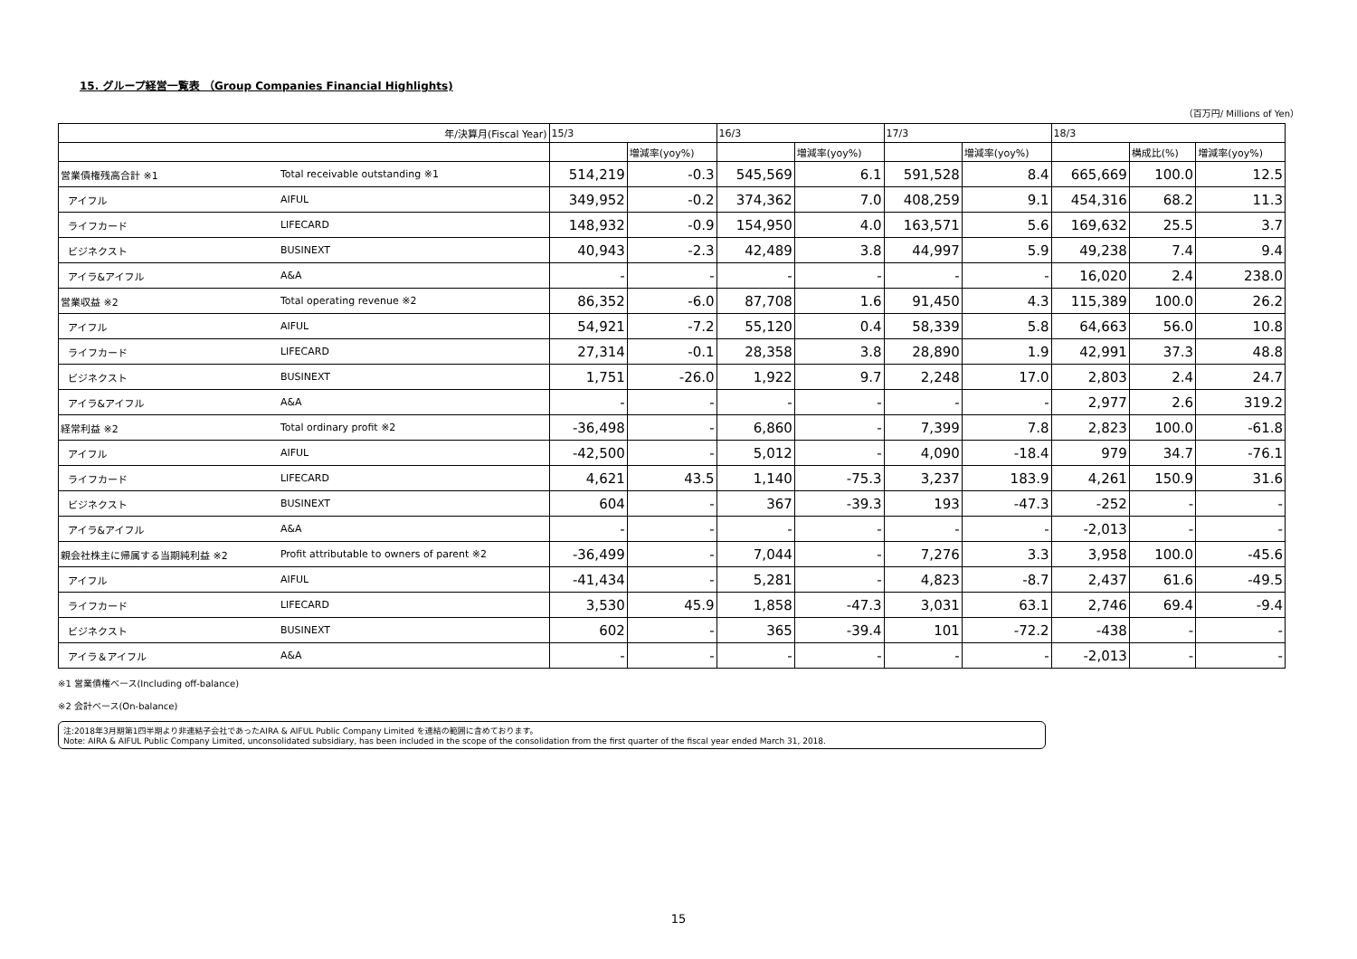15. グループ経営一覧表 （Group Companies Financial Highlights)
（百万円/ Millions of Yen）
| 年/決算月(Fiscal Year) | | 15/3 | | 16/3 | | 17/3 | | 18/3 | | |
| --- | --- | --- | --- | --- | --- | --- | --- | --- | --- | --- |
| | | | 増減率(yoy%) | | 増減率(yoy%) | | 増減率(yoy%) | | 構成比(%) | 増減率(yoy%) |
| 営業債権残高合計 ※1 | Total receivable outstanding ※1 | 514,219 | -0.3 | 545,569 | 6.1 | 591,528 | 8.4 | 665,669 | 100.0 | 12.5 |
| アイフル | AIFUL | 349,952 | -0.2 | 374,362 | 7.0 | 408,259 | 9.1 | 454,316 | 68.2 | 11.3 |
| ライフカード | LIFECARD | 148,932 | -0.9 | 154,950 | 4.0 | 163,571 | 5.6 | 169,632 | 25.5 | 3.7 |
| ビジネクスト | BUSINEXT | 40,943 | -2.3 | 42,489 | 3.8 | 44,997 | 5.9 | 49,238 | 7.4 | 9.4 |
| アイラ&アイフル | A&A | - | - | - | - | - | - | 16,020 | 2.4 | 238.0 |
| 営業収益 ※2 | Total operating revenue ※2 | 86,352 | -6.0 | 87,708 | 1.6 | 91,450 | 4.3 | 115,389 | 100.0 | 26.2 |
| アイフル | AIFUL | 54,921 | -7.2 | 55,120 | 0.4 | 58,339 | 5.8 | 64,663 | 56.0 | 10.8 |
| ライフカード | LIFECARD | 27,314 | -0.1 | 28,358 | 3.8 | 28,890 | 1.9 | 42,991 | 37.3 | 48.8 |
| ビジネクスト | BUSINEXT | 1,751 | -26.0 | 1,922 | 9.7 | 2,248 | 17.0 | 2,803 | 2.4 | 24.7 |
| アイラ&アイフル | A&A | - | - | - | - | - | - | 2,977 | 2.6 | 319.2 |
| 経常利益 ※2 | Total ordinary profit ※2 | -36,498 | - | 6,860 | - | 7,399 | 7.8 | 2,823 | 100.0 | -61.8 |
| アイフル | AIFUL | -42,500 | - | 5,012 | - | 4,090 | -18.4 | 979 | 34.7 | -76.1 |
| ライフカード | LIFECARD | 4,621 | 43.5 | 1,140 | -75.3 | 3,237 | 183.9 | 4,261 | 150.9 | 31.6 |
| ビジネクスト | BUSINEXT | 604 | - | 367 | -39.3 | 193 | -47.3 | -252 | - | - |
| アイラ&アイフル | A&A | - | - | - | - | - | - | -2,013 | - | - |
| 親会社株主に帰属する当期純利益 ※2 | Profit attributable to owners of parent ※2 | -36,499 | - | 7,044 | - | 7,276 | 3.3 | 3,958 | 100.0 | -45.6 |
| アイフル | AIFUL | -41,434 | - | 5,281 | - | 4,823 | -8.7 | 2,437 | 61.6 | -49.5 |
| ライフカード | LIFECARD | 3,530 | 45.9 | 1,858 | -47.3 | 3,031 | 63.1 | 2,746 | 69.4 | -9.4 |
| ビジネクスト | BUSINEXT | 602 | - | 365 | -39.4 | 101 | -72.2 | -438 | - | - |
| アイラ＆アイフル | A&A | - | - | - | - | - | - | -2,013 | - | - |
※1 営業債権ベース(Including off-balance)
※2 会計ベース(On-balance)
注:2018年3月期第1四半期より非連結子会社であったAIRA & AIFUL Public Company Limited を連結の範囲に含めております。
Note: AIRA & AIFUL Public Company Limited, unconsolidated subsidiary, has been included in the scope of the consolidation from the first quarter of the fiscal year ended March 31, 2018.
15